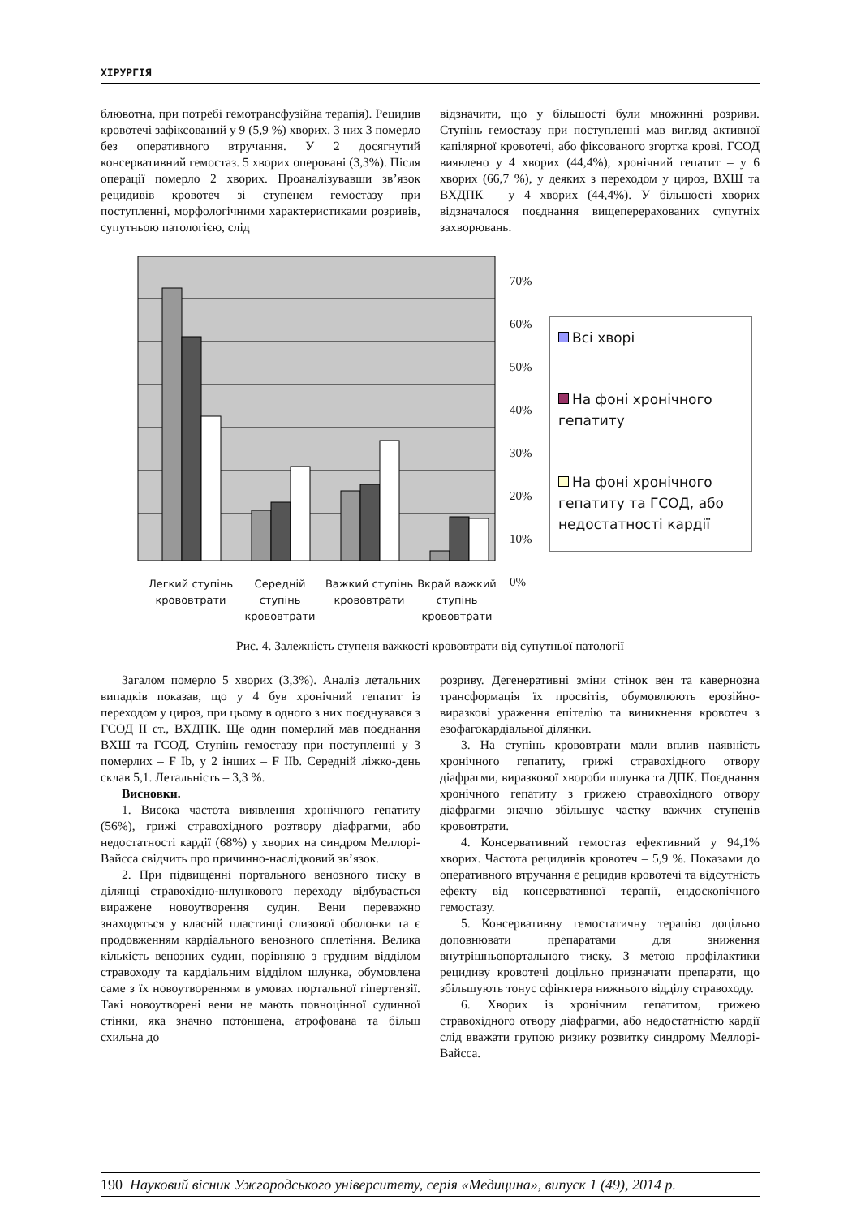ХІРУРГІЯ
блювотна, при потребі гемотрансфузійна терапія). Рецидив кровотечі зафіксований у 9 (5,9 %) хворих. З них 3 померло без оперативного втручання. У 2 досягнутий консервативний гемостаз. 5 хворих оперовані (3,3%). Після операції померло 2 хворих. Проаналізувавши зв’язок рецидивів кровотеч зі ступенем гемостазу при поступленні, морфологічними характеристиками розривів, супутньою патологією, слід
відзначити, що у більшості були множинні розриви. Ступінь гемостазу при поступленні мав вигляд активної капілярної кровотечі, або фіксованого згортка крові. ГСОД виявлено у 4 хворих (44,4%), хронічний гепатит – у 6 хворих (66,7 %), у деяких з переходом у цироз, ВХШ та ВХДПК – у 4 хворих (44,4%). У більшості хворих відзначалося поєднання вищеперерахованих супутніх захворювань.
70%
60%
50%
40%
30%
20%
10%
0%
Всі хворі
На фоні хронічного гепатиту
На фоні хронічного гепатиту та ГСОД, або недостатності кардії
Легкий ступінь крововтрати
Середній ступінь крововтрати
Важкий ступінь крововтрати
Вкрай важкий ступінь крововтрати
Рис. 4. Залежність ступеня важкості крововтрати від супутньої патології
Загалом померло 5 хворих (3,3%). Аналіз летальних випадків показав, що у 4 був хронічний гепатит із переходом у цироз, при цьому в одного з них поєднувався з ГСОД II ст., ВХДПК. Ще один померлий мав поєднання ВХШ та ГСОД. Ступінь гемостазу при поступленні у 3 померлих – F Ib, у 2 інших – F IIb. Середній ліжко-день склав 5,1. Летальність – 3,3 %.
Висновки.
1. Висока частота виявлення хронічного гепатиту (56%), грижі стравохідного розтвору діафрагми, або недостатності кардії (68%) у хворих на синдром Меллорі-Вайсса свідчить про причинно-наслідковий зв’язок.
2. При підвищенні портального венозного тиску в ділянці стравохідно-шлункового переходу відбувається виражене новоутворення судин. Вени переважно знаходяться у власній пластинці слизової оболонки та є продовженням кардіального венозного сплетіння. Велика кількість венозних судин, порівняно з грудним відділом стравоходу та кардіальним відділом шлунка, обумовлена саме з їх новоутворенням в умовах портальної гіпертензії. Такі новоутворені вени не мають повноцінної судинної стінки, яка значно потоншена, атрофована та більш схильна до
розриву. Дегенеративні зміни стінок вен та кавернозна трансформація їх просвітів, обумовлюють ерозійно-виразкові ураження епітелію та виникнення кровотеч з езофагокардіальної ділянки.
3. На ступінь крововтрати мали вплив наявність хронічного гепатиту, грижі стравохідного отвору діафрагми, виразкової хвороби шлунка та ДПК. Поєднання хронічного гепатиту з грижею стравохідного отвору діафрагми значно збільшує частку важчих ступенів крововтрати.
4. Консервативний гемостаз ефективний у 94,1% хворих. Частота рецидивів кровотеч – 5,9 %. Показами до оперативного втручання є рецидив кровотечі та відсутність ефекту від консервативної терапії, ендоскопічного гемостазу.
5. Консервативну гемостатичну терапію доцільно доповнювати препаратами для зниження внутрішньопортального тиску. З метою профілактики рецидиву кровотечі доцільно призначати препарати, що збільшують тонус сфінктера нижнього відділу стравоходу.
6. Хворих із хронічним гепатитом, грижею стравохідного отвору діафрагми, або недостатністю кардії слід вважати групою ризику розвитку синдрому Меллорі-Вайсса.
190 Науковий вісник Ужгородського університету, серія «Медицина», випуск 1 (49), 2014 р.